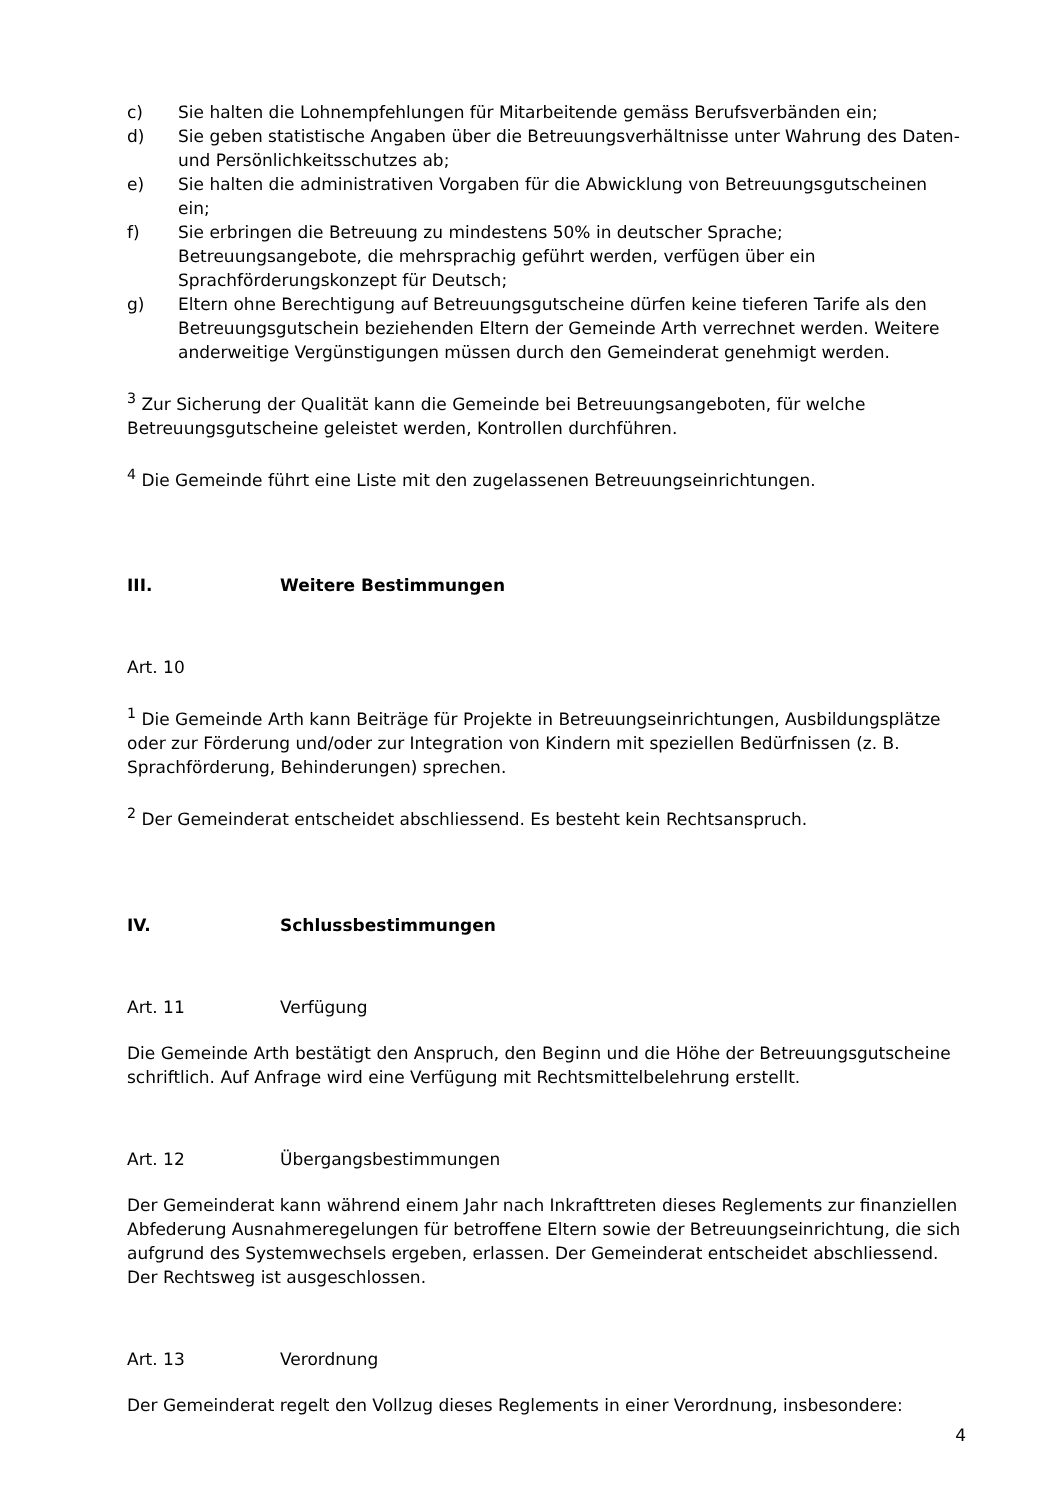c) Sie halten die Lohnempfehlungen für Mitarbeitende gemäss Berufsverbänden ein;
d) Sie geben statistische Angaben über die Betreuungsverhältnisse unter Wahrung des Daten- und Persönlichkeitsschutzes ab;
e) Sie halten die administrativen Vorgaben für die Abwicklung von Betreuungsgutscheinen ein;
f) Sie erbringen die Betreuung zu mindestens 50% in deutscher Sprache; Betreuungsangebote, die mehrsprachig geführt werden, verfügen über ein Sprachförderungskonzept für Deutsch;
g) Eltern ohne Berechtigung auf Betreuungsgutscheine dürfen keine tieferen Tarife als den Betreuungsgutschein beziehenden Eltern der Gemeinde Arth verrechnet werden. Weitere anderweitige Vergünstigungen müssen durch den Gemeinderat genehmigt werden.
<sup>3</sup> Zur Sicherung der Qualität kann die Gemeinde bei Betreuungsangeboten, für welche Betreuungsgutscheine geleistet werden, Kontrollen durchführen.
<sup>4</sup> Die Gemeinde führt eine Liste mit den zugelassenen Betreuungseinrichtungen.
III. Weitere Bestimmungen
Art. 10
<sup>1</sup> Die Gemeinde Arth kann Beiträge für Projekte in Betreuungseinrichtungen, Ausbildungsplätze oder zur Förderung und/oder zur Integration von Kindern mit speziellen Bedürfnissen (z. B. Sprachförderung, Behinderungen) sprechen.
<sup>2</sup> Der Gemeinderat entscheidet abschliessend. Es besteht kein Rechtsanspruch.
IV. Schlussbestimmungen
Art. 11 Verfügung
Die Gemeinde Arth bestätigt den Anspruch, den Beginn und die Höhe der Betreuungsgutscheine schriftlich. Auf Anfrage wird eine Verfügung mit Rechtsmittelbelehrung erstellt.
Art. 12 Übergangsbestimmungen
Der Gemeinderat kann während einem Jahr nach Inkrafttreten dieses Reglements zur finanziellen Abfederung Ausnahmeregelungen für betroffene Eltern sowie der Betreuungseinrichtung, die sich aufgrund des Systemwechsels ergeben, erlassen. Der Gemeinderat entscheidet abschliessend. Der Rechtsweg ist ausgeschlossen.
Art. 13 Verordnung
Der Gemeinderat regelt den Vollzug dieses Reglements in einer Verordnung, insbesondere:
4